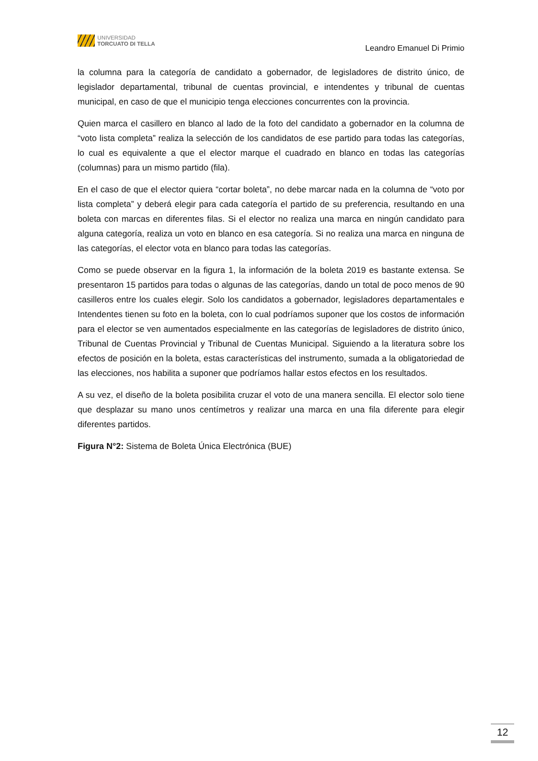UNIVERSIDAD
TORCUATO DI TELLA
Leandro Emanuel Di Primio
la columna para la categoría de candidato a gobernador, de legisladores de distrito único, de legislador departamental, tribunal de cuentas provincial, e intendentes y tribunal de cuentas municipal, en caso de que el municipio tenga elecciones concurrentes con la provincia.
Quien marca el casillero en blanco al lado de la foto del candidato a gobernador en la columna de “voto lista completa” realiza la selección de los candidatos de ese partido para todas las categorías, lo cual es equivalente a que el elector marque el cuadrado en blanco en todas las categorías (columnas) para un mismo partido (fila).
En el caso de que el elector quiera “cortar boleta”, no debe marcar nada en la columna de “voto por lista completa” y deberá elegir para cada categoría el partido de su preferencia, resultando en una boleta con marcas en diferentes filas. Si el elector no realiza una marca en ningún candidato para alguna categoría, realiza un voto en blanco en esa categoría. Si no realiza una marca en ninguna de las categorías, el elector vota en blanco para todas las categorías.
Como se puede observar en la figura 1, la información de la boleta 2019 es bastante extensa. Se presentaron 15 partidos para todas o algunas de las categorías, dando un total de poco menos de 90 casilleros entre los cuales elegir. Solo los candidatos a gobernador, legisladores departamentales e Intendentes tienen su foto en la boleta, con lo cual podríamos suponer que los costos de información para el elector se ven aumentados especialmente en las categorías de legisladores de distrito único, Tribunal de Cuentas Provincial y Tribunal de Cuentas Municipal. Siguiendo a la literatura sobre los efectos de posición en la boleta, estas características del instrumento, sumada a la obligatoriedad de las elecciones, nos habilita a suponer que podríamos hallar estos efectos en los resultados.
A su vez, el diseño de la boleta posibilita cruzar el voto de una manera sencilla. El elector solo tiene que desplazar su mano unos centímetros y realizar una marca en una fila diferente para elegir diferentes partidos.
Figura N°2: Sistema de Boleta Única Electrónica (BUE)
12